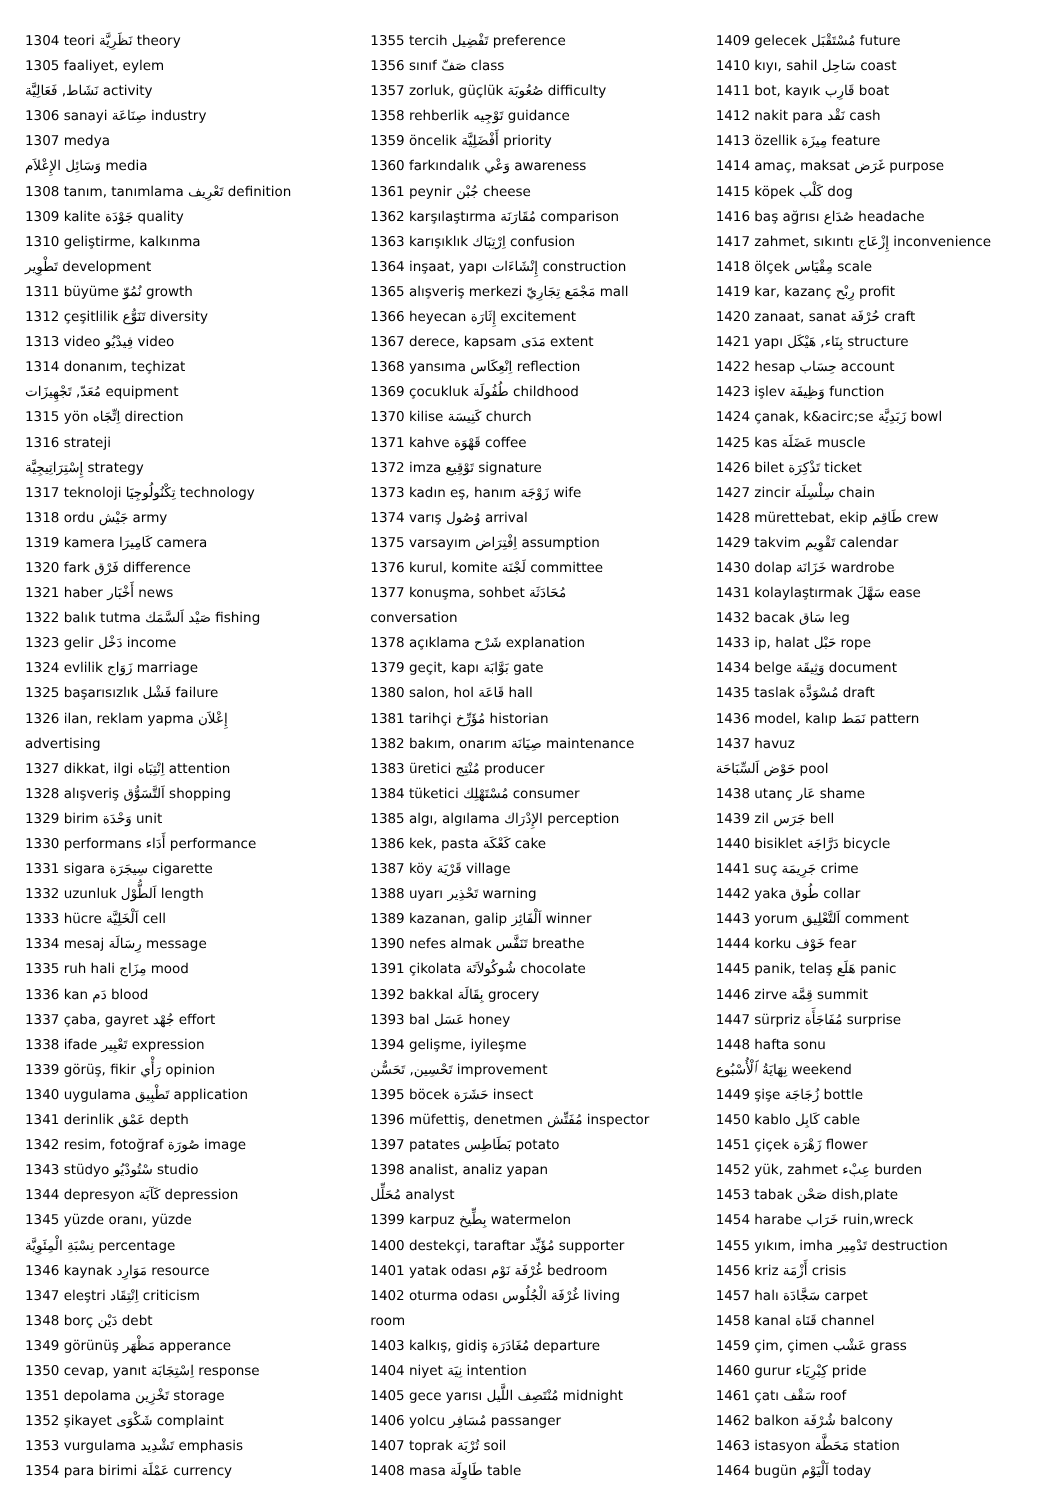1304 teori نَظَرِيَّة theory
1305 faaliyet, eylem
نَشَاط, فَعَالِيَّة activity
1306 sanayi صِنَاعَة industry
1307 medya
وَسَائِل الإِعْلاَم media
1308 tanım, tanımlama تَعْرِيف definition
1309 kalite جَوْدَة quality
1310 geliştirme, kalkınma
تَطْوِير development
1311 büyüme نُمُوّ growth
1312 çeşitlilik تَنَوُّع diversity
1313 video فِيدْيُو video
1314 donanım, teçhizat
مُعَدّ, تَجْهِيزَات equipment
1315 yön اِتِّجَاه direction
1316 strateji
إِسْتِرَاتِيجِيَّة strategy
1317 teknoloji تِكْنُولُوجِيَا technology
1318 ordu جَيْش army
1319 kamera كَامِيرَا camera
1320 fark فَرْق difference
1321 haber أَخْبَار news
1322 balık tutma صَيْد اَلسَّمَك fishing
1323 gelir دَخْل income
1324 evlilik زَوَاج marriage
1325 başarısızlık فَشْل failure
1326 ilan, reklam yapma إِعْلاَن
advertising
1327 dikkat, ilgi اِنْتِبَاه attention
1328 alışveriş اَلتَّسَوُّق shopping
1329 birim وَحْدَة unit
1330 performans أَدَاء performance
1331 sigara سِيجَرَة cigarette
1332 uzunluk اَلطُّوْل length
1333 hücre اَلْخَلِيَّة cell
1334 mesaj رِسَالَة message
1335 ruh hali مِزَاج mood
1336 kan دَم blood
1337 çaba, gayret جُهْد effort
1338 ifade تَعْبِير expression
1339 görüş, fikir رَأْي opinion
1340 uygulama تَطْبِيق application
1341 derinlik عَمْق depth
1342 resim, fotoğraf صُورَة image
1343 stüdyo سْتُودْيُو studio
1344 depresyon كَآبَة depression
1345 yüzde oranı, yüzde
نِسْبَةِ الْمِئَوِيَّة percentage
1346 kaynak مَوَارِد resource
1347 eleştri اِنْتِقَاد criticism
1348 borç دَيْن debt
1349 görünüş مَظْهَر apperance
1350 cevap, yanıt اِسْتِجَابَة response
1351 depolama تَخْزِين storage
1352 şikayet شَكْوَى complaint
1353 vurgulama تَشْدِيد emphasis
1354 para birimi عَمْلَة currency
1355 tercih تَفْضِيل preference
1356 sınıf صَفّ class
1357 zorluk, güçlük صُعُوبَة difficulty
1358 rehberlik تَوْجِيه guidance
1359 öncelik أَفْضَلِيَّة priority
1360 farkındalık وَعْي awareness
1361 peynir جُبْن cheese
1362 karşılaştırma مُقَارَنَة comparison
1363 karışıklık اِرْتِبَاك confusion
1364 inşaat, yapı إِنْشَاءَات construction
1365 alışveriş merkezi مَجْمَع تِجَارِيّ mall
1366 heyecan إِثَارَة excitement
1367 derece, kapsam مَدَى extent
1368 yansıma اِنْعِكَاس reflection
1369 çocukluk طُفُولَة childhood
1370 kilise كَنِيسَة church
1371 kahve قَهْوَة coffee
1372 imza تَوْقِيع signature
1373 kadın eş, hanım زَوْجَة wife
1374 varış وُصُول arrival
1375 varsayım اِفْتِرَاض assumption
1376 kurul, komite لَجْنَة committee
1377 konuşma, sohbet مُحَادَثَة
conversation
1378 açıklama شَرْح explanation
1379 geçit, kapı بَوَّابَة gate
1380 salon, hol قَاعَة hall
1381 tarihçi مُؤَرِّخ historian
1382 bakım, onarım صِيَانَة maintenance
1383 üretici مُنْتِج producer
1384 tüketici مُسْتَهْلِك consumer
1385 algı, algılama الإِدْرَاك perception
1386 kek, pasta كَعْكَة cake
1387 köy قَرْيَة village
1388 uyarı تَحْذِير warning
1389 kazanan, galip اَلْفَائِز winner
1390 nefes almak تَنَفَّس breathe
1391 çikolata شُوكُولاَتَة chocolate
1392 bakkal بِقَالَة grocery
1393 bal عَسَل honey
1394 gelişme, iyileşme
تَحْسِين, تَحَسُّن improvement
1395 böcek حَشَرَة insect
1396 müfettiş, denetmen مُفَتِّش inspector
1397 patates بَطَاطِس potato
1398 analist, analiz yapan
مُحَلِّل analyst
1399 karpuz بِطِّيخ watermelon
1400 destekçi, taraftar مُؤَيِّد supporter
1401 yatak odası غُرْفَة نَوْم bedroom
1402 oturma odası غُرْفَة الْجُلُوس living
room
1403 kalkış, gidiş مُغَادَرَة departure
1404 niyet نِيَة intention
1405 gece yarısı مُنْتَصِف اللَّيل midnight
1406 yolcu مُسَافِر passanger
1407 toprak تُرْبَة soil
1408 masa طَاوِلَة table
1409 gelecek مُسْتَقْبَل future
1410 kıyı, sahil سَاحِل coast
1411 bot, kayık قَارِب boat
1412 nakit para نَقْد cash
1413 özellik مِيزَة feature
1414 amaç, maksat غَرَض purpose
1415 köpek كَلْب dog
1416 baş ağrısı صُدَاع headache
1417 zahmet, sıkıntı إِزْعَاج inconvenience
1418 ölçek مِقْيَاس scale
1419 kar, kazanç رِبْح profit
1420 zanaat, sanat حُرْفَة craft
1421 yapı بِنَاء, هَيْكَل structure
1422 hesap حِسَاب account
1423 işlev وَظِيفَة function
1424 çanak, k&acirc;se زَبَدِيَّة bowl
1425 kas عَضَلَة muscle
1426 bilet تَذْكِرَة ticket
1427 zincir سِلْسِلَة chain
1428 mürettebat, ekip طَاقِم crew
1429 takvim تَقْوِيم calendar
1430 dolap خَزَانَة wardrobe
1431 kolaylaştırmak سَهَّلَ ease
1432 bacak سَاق leg
1433 ip, halat حَبْل rope
1434 belge وَثِيقَة document
1435 taslak مُسْوَدَّة draft
1436 model, kalıp نَمَط pattern
1437 havuz
حَوْض اَلسِّبَاحَة pool
1438 utanç عَار shame
1439 zil جَرَس bell
1440 bisiklet دَرَّاجَة bicycle
1441 suç جَرِيمَة crime
1442 yaka طُوق collar
1443 yorum اَلتَّعْلِيق comment
1444 korku خَوْف fear
1445 panik, telaş هَلَع panic
1446 zirve قِمَّة summit
1447 sürpriz مُفَاجَأَة surprise
1448 hafta sonu
نِهَايَةُ ٱلْأُسْبُوع weekend
1449 şişe زُجَاجَة bottle
1450 kablo كَابِل cable
1451 çiçek زَهْرَة flower
1452 yük, zahmet عِبْء burden
1453 tabak صَحْن dish,plate
1454 harabe خَرَاب ruin,wreck
1455 yıkım, imha تَدْمِير destruction
1456 kriz أَزْمَة crisis
1457 halı سَجَّادَة carpet
1458 kanal قَنَاة channel
1459 çim, çimen عَشْب grass
1460 gurur كِبْرِيَاء pride
1461 çatı سَقْف roof
1462 balkon شُرْفَة balcony
1463 istasyon مَحَطَّة station
1464 bugün اَلْيَوْم today